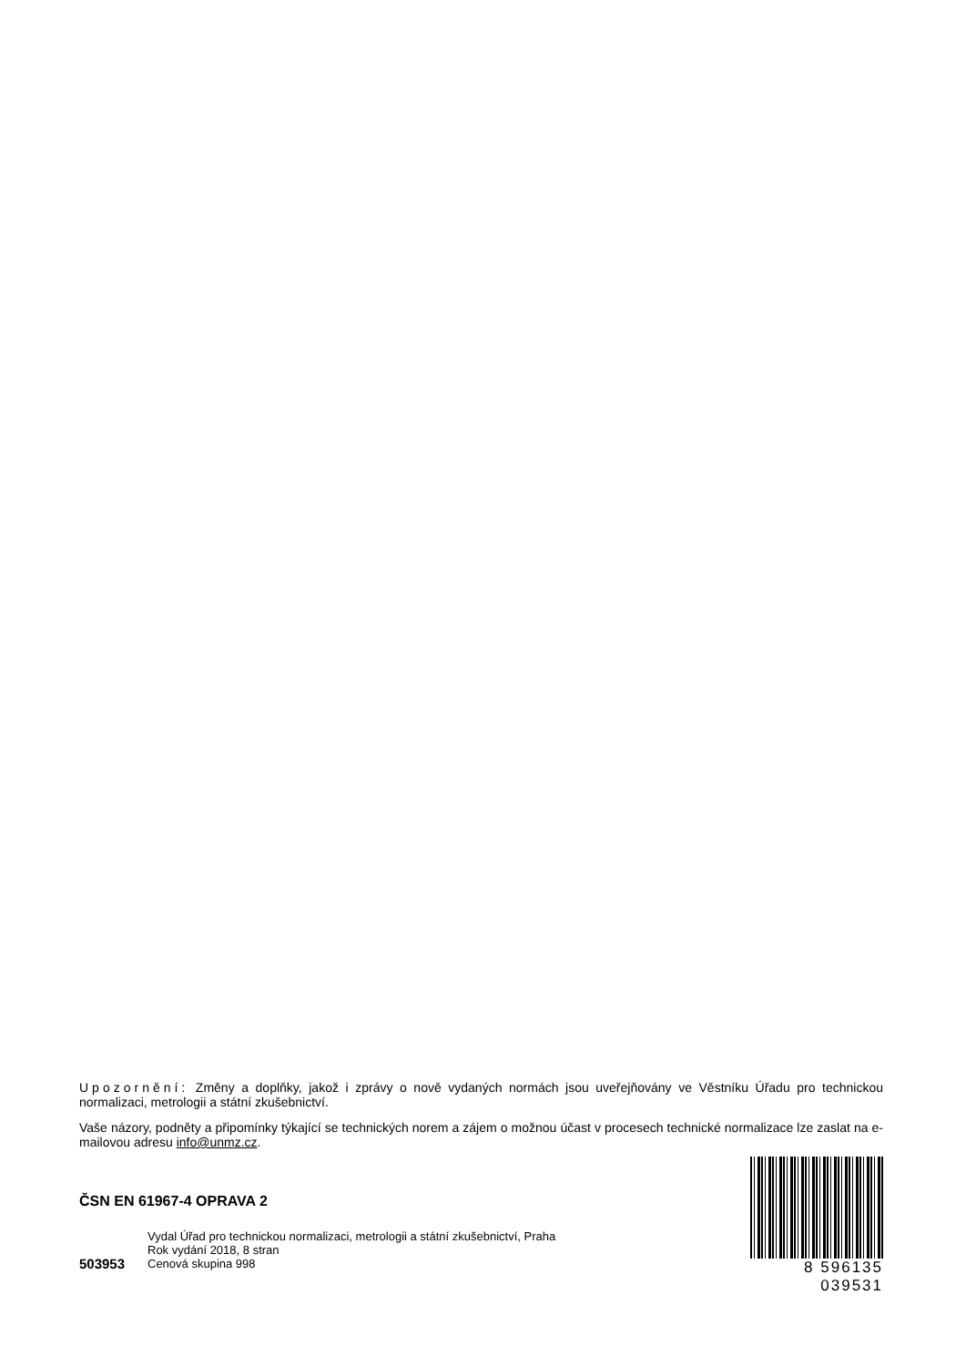Upozornění: Změny a doplňky, jakož i zprávy o nově vydaných normách jsou uveřejňovány ve Věstníku Úřadu pro technickou normalizaci, metrologii a státní zkušebnictví.
Vaše názory, podněty a připomínky týkající se technických norem a zájem o možnou účast v procesech technické normalizace lze zaslat na e-mailovou adresu info@unmz.cz.
ČSN EN 61967-4 OPRAVA 2
Vydal Úřad pro technickou normalizaci, metrologii a státní zkušebnictví, Praha
Rok vydání 2018, 8 stran
503953 Cenová skupina 998
8 596135 039531